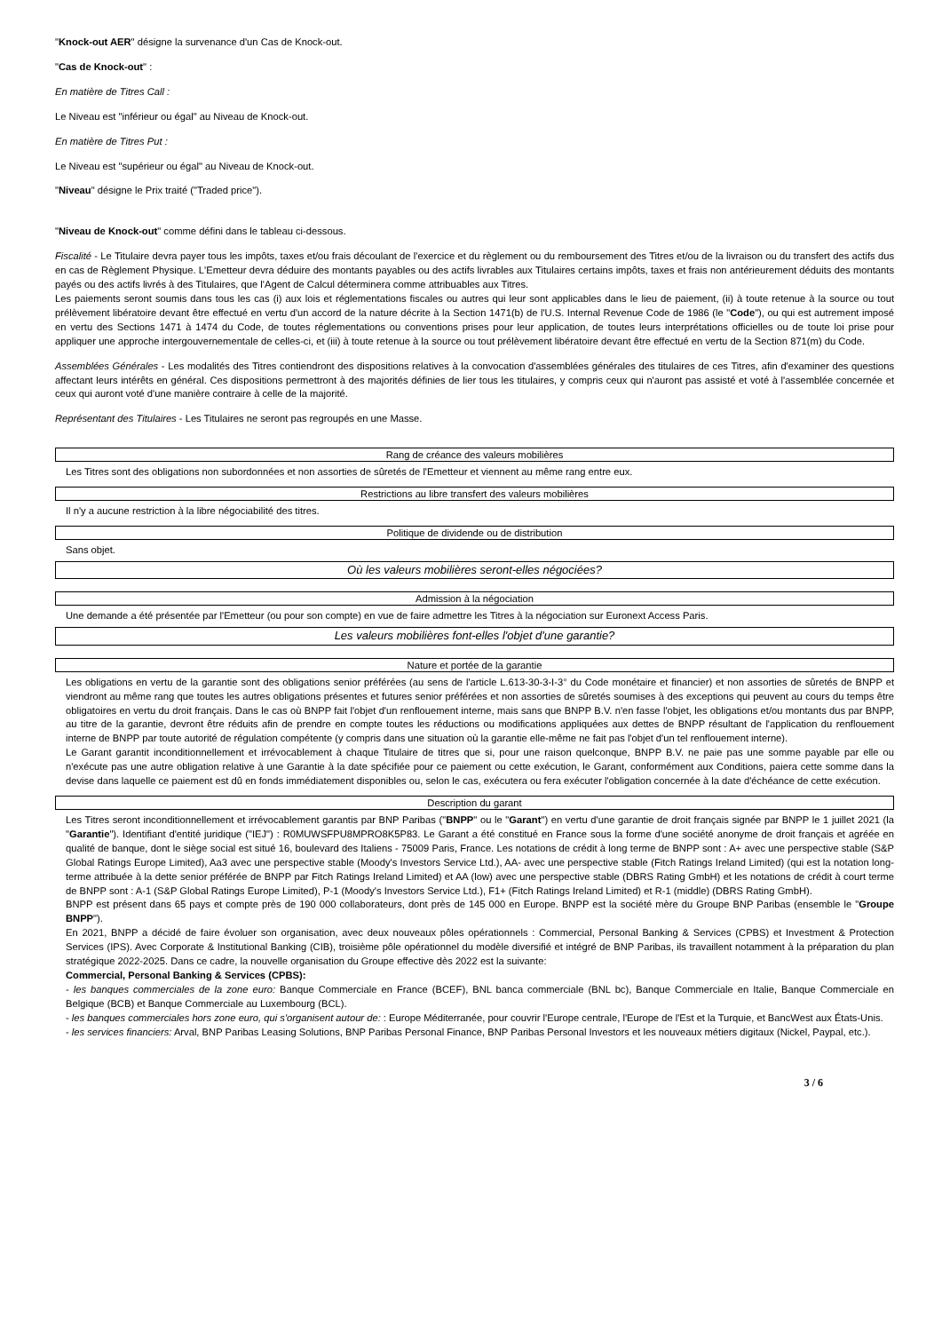"Knock-out AER" désigne la survenance d'un Cas de Knock-out.
"Cas de Knock-out" :
En matière de Titres Call :
Le Niveau est "inférieur ou égal" au Niveau de Knock-out.
En matière de Titres Put :
Le Niveau est "supérieur ou égal" au Niveau de Knock-out.
"Niveau" désigne le Prix traité ("Traded price").
"Niveau de Knock-out" comme défini dans le tableau ci-dessous.
Fiscalité - Le Titulaire devra payer tous les impôts, taxes et/ou frais découlant de l'exercice et du règlement ou du remboursement des Titres et/ou de la livraison ou du transfert des actifs dus en cas de Règlement Physique. L'Emetteur devra déduire des montants payables ou des actifs livrables aux Titulaires certains impôts, taxes et frais non antérieurement déduits des montants payés ou des actifs livrés à des Titulaires, que l'Agent de Calcul déterminera comme attribuables aux Titres.
Les paiements seront soumis dans tous les cas (i) aux lois et réglementations fiscales ou autres qui leur sont applicables dans le lieu de paiement, (ii) à toute retenue à la source ou tout prélèvement libératoire devant être effectué en vertu d'un accord de la nature décrite à la Section 1471(b) de l'U.S. Internal Revenue Code de 1986 (le "Code"), ou qui est autrement imposé en vertu des Sections 1471 à 1474 du Code, de toutes réglementations ou conventions prises pour leur application, de toutes leurs interprétations officielles ou de toute loi prise pour appliquer une approche intergouvernementale de celles-ci, et (iii) à toute retenue à la source ou tout prélèvement libératoire devant être effectué en vertu de la Section 871(m) du Code.
Assemblées Générales - Les modalités des Titres contiendront des dispositions relatives à la convocation d'assemblées générales des titulaires de ces Titres, afin d'examiner des questions affectant leurs intérêts en général. Ces dispositions permettront à des majorités définies de lier tous les titulaires, y compris ceux qui n'auront pas assisté et voté à l'assemblée concernée et ceux qui auront voté d'une manière contraire à celle de la majorité.
Représentant des Titulaires - Les Titulaires ne seront pas regroupés en une Masse.
Rang de créance des valeurs mobilières
Les Titres sont des obligations non subordonnées et non assorties de sûretés de l'Emetteur et viennent au même rang entre eux.
Restrictions au libre transfert des valeurs mobilières
Il n'y a aucune restriction à la libre négociabilité des titres.
Politique de dividende ou de distribution
Sans objet.
Où les valeurs mobilières seront-elles négociées?
Admission à la négociation
Une demande a été présentée par l'Emetteur (ou pour son compte) en vue de faire admettre les Titres à la négociation sur Euronext Access Paris.
Les valeurs mobilières font-elles l'objet d'une garantie?
Nature et portée de la garantie
Les obligations en vertu de la garantie sont des obligations senior préférées (au sens de l'article L.613-30-3-I-3° du Code monétaire et financier) et non assorties de sûretés de BNPP et viendront au même rang que toutes les autres obligations présentes et futures senior préférées et non assorties de sûretés soumises à des exceptions qui peuvent au cours du temps être obligatoires en vertu du droit français. Dans le cas où BNPP fait l'objet d'un renflouement interne, mais sans que BNPP B.V. n'en fasse l'objet, les obligations et/ou montants dus par BNPP, au titre de la garantie, devront être réduits afin de prendre en compte toutes les réductions ou modifications appliquées aux dettes de BNPP résultant de l'application du renflouement interne de BNPP par toute autorité de régulation compétente (y compris dans une situation où la garantie elle-même ne fait pas l'objet d'un tel renflouement interne).
Le Garant garantit inconditionnellement et irrévocablement à chaque Titulaire de titres que si, pour une raison quelconque, BNPP B.V. ne paie pas une somme payable par elle ou n'exécute pas une autre obligation relative à une Garantie à la date spécifiée pour ce paiement ou cette exécution, le Garant, conformément aux Conditions, paiera cette somme dans la devise dans laquelle ce paiement est dû en fonds immédiatement disponibles ou, selon le cas, exécutera ou fera exécuter l'obligation concernée à la date d'échéance de cette exécution.
Description du garant
Les Titres seront inconditionnellement et irrévocablement garantis par BNP Paribas ("BNPP" ou le "Garant") en vertu d'une garantie de droit français signée par BNPP le 1 juillet 2021 (la "Garantie"). Identifiant d'entité juridique ("IEJ") : R0MUWSFPU8MPRO8K5P83. Le Garant a été constitué en France sous la forme d'une société anonyme de droit français et agréée en qualité de banque, dont le siège social est situé 16, boulevard des Italiens - 75009 Paris, France. Les notations de crédit à long terme de BNPP sont : A+ avec une perspective stable (S&P Global Ratings Europe Limited), Aa3 avec une perspective stable (Moody's Investors Service Ltd.), AA- avec une perspective stable (Fitch Ratings Ireland Limited) (qui est la notation long-terme attribuée à la dette senior préférée de BNPP par Fitch Ratings Ireland Limited) et AA (low) avec une perspective stable (DBRS Rating GmbH) et les notations de crédit à court terme de BNPP sont : A-1 (S&P Global Ratings Europe Limited), P-1 (Moody's Investors Service Ltd.), F1+ (Fitch Ratings Ireland Limited) et R-1 (middle) (DBRS Rating GmbH).
BNPP est présent dans 65 pays et compte près de 190 000 collaborateurs, dont près de 145 000 en Europe. BNPP est la société mère du Groupe BNP Paribas (ensemble le "Groupe BNPP").
En 2021, BNPP a décidé de faire évoluer son organisation, avec deux nouveaux pôles opérationnels : Commercial, Personal Banking & Services (CPBS) et Investment & Protection Services (IPS). Avec Corporate & Institutional Banking (CIB), troisième pôle opérationnel du modèle diversifié et intégré de BNP Paribas, ils travaillent notamment à la préparation du plan stratégique 2022-2025. Dans ce cadre, la nouvelle organisation du Groupe effective dès 2022 est la suivante:
Commercial, Personal Banking & Services (CPBS):
- les banques commerciales de la zone euro: Banque Commerciale en France (BCEF), BNL banca commerciale (BNL bc), Banque Commerciale en Italie, Banque Commerciale en Belgique (BCB) et Banque Commerciale au Luxembourg (BCL).
- les banques commerciales hors zone euro, qui s'organisent autour de: : Europe Méditerranée, pour couvrir l'Europe centrale, l'Europe de l'Est et la Turquie, et BancWest aux États-Unis.
- les services financiers: Arval, BNP Paribas Leasing Solutions, BNP Paribas Personal Finance, BNP Paribas Personal Investors et les nouveaux métiers digitaux (Nickel, Paypal, etc.).
3 / 6